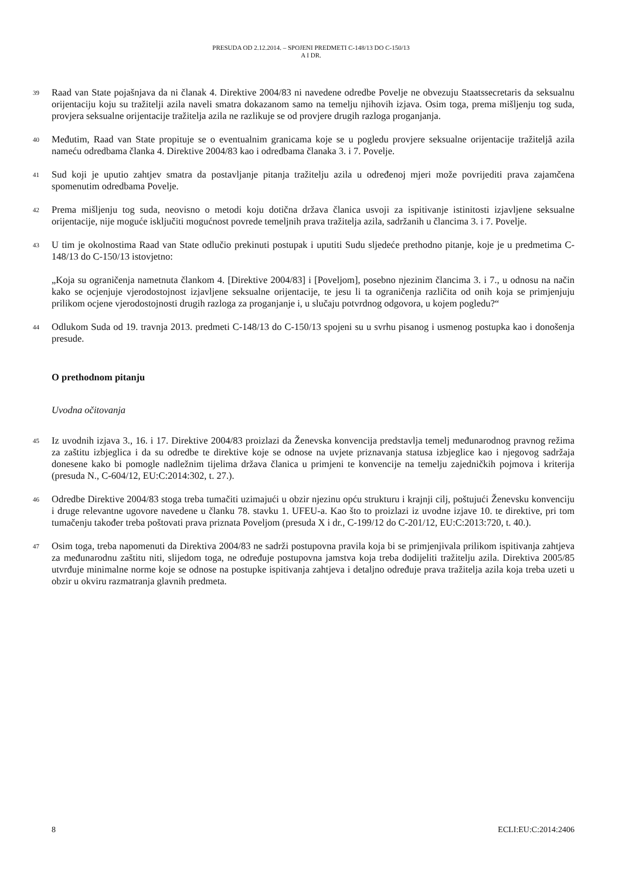PRESUDA OD 2.12.2014. – SPOJENI PREDMETI C-148/13 DO C-150/13
A I DR.
39 Raad van State pojašnjava da ni članak 4. Direktive 2004/83 ni navedene odredbe Povelje ne obvezuju Staatssecretaris da seksualnu orijentaciju koju su tražitelji azila naveli smatra dokazanom samo na temelju njihovih izjava. Osim toga, prema mišljenju tog suda, provjera seksualne orijentacije tražitelja azila ne razlikuje se od provjere drugih razloga proganjanja.
40 Međutim, Raad van State propituje se o eventualnim granicama koje se u pogledu provjere seksualne orijentacije tražiteljâ azila nameću odredbama članka 4. Direktive 2004/83 kao i odredbama članaka 3. i 7. Povelje.
41 Sud koji je uputio zahtjev smatra da postavljanje pitanja tražitelju azila u određenoj mjeri može povrijediti prava zajamčena spomenutim odredbama Povelje.
42 Prema mišljenju tog suda, neovisno o metodi koju dotična država članica usvoji za ispitivanje istinitosti izjavljene seksualne orijentacije, nije moguće isključiti mogućnost povrede temeljnih prava tražitelja azila, sadržanih u člancima 3. i 7. Povelje.
43 U tim je okolnostima Raad van State odlučio prekinuti postupak i uputiti Sudu sljedeće prethodno pitanje, koje je u predmetima C-148/13 do C-150/13 istovjetno:
„Koja su ograničenja nametnuta člankom 4. [Direktive 2004/83] i [Poveljom], posebno njezinim člancima 3. i 7., u odnosu na način kako se ocjenjuje vjerodostojnost izjavljene seksualne orijentacije, te jesu li ta ograničenja različita od onih koja se primjenjuju prilikom ocjene vjerodostojnosti drugih razloga za proganjanje i, u slučaju potvrdnog odgovora, u kojem pogledu?“
44 Odlukom Suda od 19. travnja 2013. predmeti C-148/13 do C-150/13 spojeni su u svrhu pisanog i usmenog postupka kao i donošenja presude.
O prethodnom pitanju
Uvodna očitovanja
45 Iz uvodnih izjava 3., 16. i 17. Direktive 2004/83 proizlazi da Ženevska konvencija predstavlja temelj međunarodnog pravnog režima za zaštitu izbjeglica i da su odredbe te direktive koje se odnose na uvjete priznavanja statusa izbjeglice kao i njegovog sadržaja donesene kako bi pomogle nadležnim tijelima država članica u primjeni te konvencije na temelju zajedničkih pojmova i kriterija (presuda N., C-604/12, EU:C:2014:302, t. 27.).
46 Odredbe Direktive 2004/83 stoga treba tumačiti uzimajući u obzir njezinu opću strukturu i krajnji cilj, poštujući Ženevsku konvenciju i druge relevantne ugovore navedene u članku 78. stavku 1. UFEU-a. Kao što to proizlazi iz uvodne izjave 10. te direktive, pri tom tumačenju također treba poštovati prava priznata Poveljom (presuda X i dr., C-199/12 do C-201/12, EU:C:2013:720, t. 40.).
47 Osim toga, treba napomenuti da Direktiva 2004/83 ne sadrži postupovna pravila koja bi se primjenjivala prilikom ispitivanja zahtjeva za međunarodnu zaštitu niti, slijedom toga, ne određuje postupovna jamstva koja treba dodijeliti tražitelju azila. Direktiva 2005/85 utvrđuje minimalne norme koje se odnose na postupke ispitivanja zahtjeva i detaljno određuje prava tražitelja azila koja treba uzeti u obzir u okviru razmatranja glavnih predmeta.
8 ECLI:EU:C:2014:2406